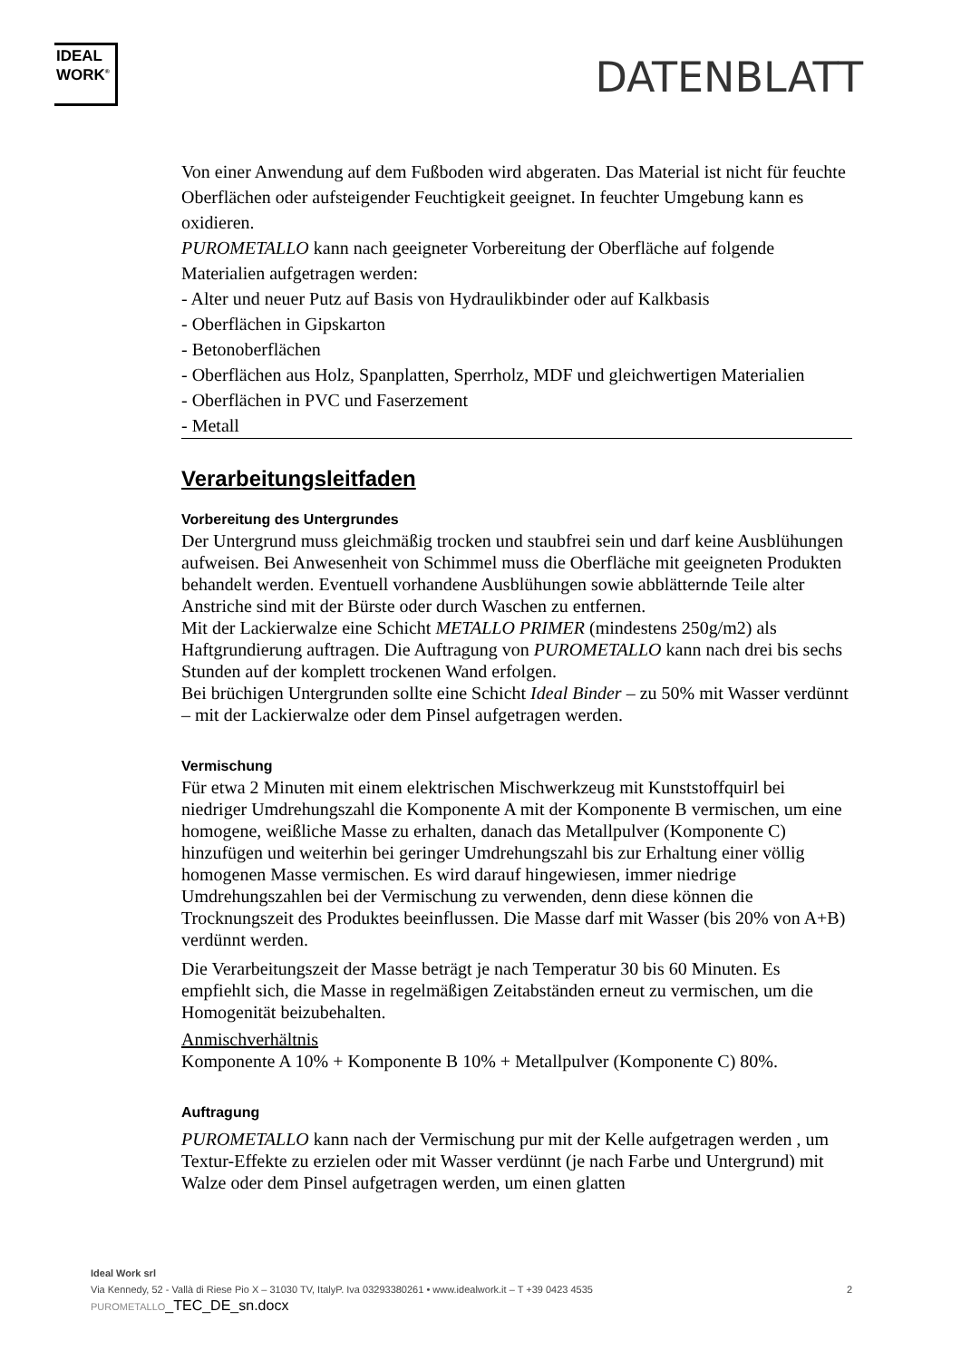IDEAL
WORK<sup>®</sup>
DATENBLATT
Von einer Anwendung auf dem Fußboden wird abgeraten. Das Material ist nicht für feuchte Oberflächen oder aufsteigender Feuchtigkeit geeignet. In feuchter Umgebung kann es oxidieren.
PUROMETALLO kann nach geeigneter Vorbereitung der Oberfläche auf folgende Materialien aufgetragen werden:
- Alter und neuer Putz auf Basis von Hydraulikbinder oder auf Kalkbasis
- Oberflächen in Gipskarton
- Betonoberflächen
- Oberflächen aus Holz, Spanplatten, Sperrholz, MDF und gleichwertigen Materialien
- Oberflächen in PVC und Faserzement
- Metall
Verarbeitungsleitfaden
Vorbereitung des Untergrundes
Der Untergrund muss gleichmäßig trocken und staubfrei sein und darf keine Ausblühungen aufweisen. Bei Anwesenheit von Schimmel muss die Oberfläche mit geeigneten Produkten behandelt werden. Eventuell vorhandene Ausblühungen sowie abblätternde Teile alter Anstriche sind mit der Bürste oder durch Waschen zu entfernen.
Mit der Lackierwalze eine Schicht METALLO PRIMER (mindestens 250g/m2) als Haftgrundierung auftragen. Die Auftragung von PUROMETALLO kann nach drei bis sechs Stunden auf der komplett trockenen Wand erfolgen.
Bei brüchigen Untergrunden sollte eine Schicht Ideal Binder – zu 50% mit Wasser verdünnt – mit der Lackierwalze oder dem Pinsel aufgetragen werden.
Vermischung
Für etwa 2 Minuten mit einem elektrischen Mischwerkzeug mit Kunststoffquirl bei niedriger Umdrehungszahl die Komponente A mit der Komponente B vermischen, um eine homogene, weißliche Masse zu erhalten, danach das Metallpulver (Komponente C) hinzufügen und weiterhin bei geringer Umdrehungszahl bis zur Erhaltung einer völlig homogenen Masse vermischen. Es wird darauf hingewiesen, immer niedrige Umdrehungszahlen bei der Vermischung zu verwenden, denn diese können die Trocknungszeit des Produktes beeinflussen. Die Masse darf mit Wasser (bis 20% von A+B) verdünnt werden.
Die Verarbeitungszeit der Masse beträgt je nach Temperatur 30 bis 60 Minuten. Es empfiehlt sich, die Masse in regelmäßigen Zeitabständen erneut zu vermischen, um die Homogenität beizubehalten.
Anmischverhältnis
Komponente A 10% + Komponente B 10% + Metallpulver (Komponente C) 80%.
Auftragung
PUROMETALLO kann nach der Vermischung pur mit der Kelle aufgetragen werden , um Textur-Effekte zu erzielen oder mit Wasser verdünnt (je nach Farbe und Untergrund) mit Walze oder dem Pinsel aufgetragen werden, um einen glatten
Ideal Work srl
Via Kennedy, 52 - Vallà di Riese Pio X – 31030 TV, ItalyP. Iva 03293380261 • www.idealwork.it – T +39 0423 4535 2
PUROMETALLO_TEC_DE_sn.docx